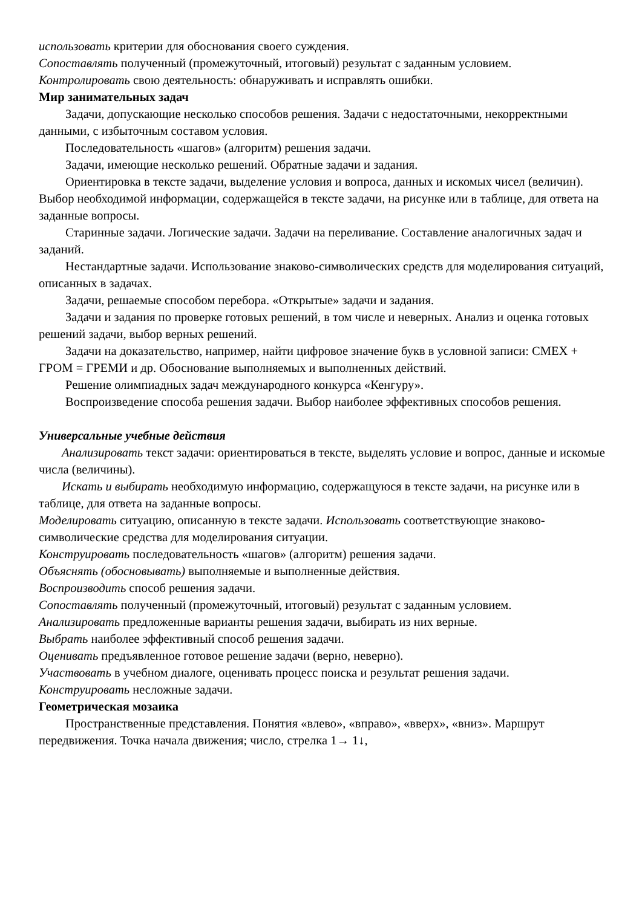использовать критерии для обоснования своего суждения.
Сопоставлять полученный (промежуточный, итоговый) результат с заданным условием.
Контролировать свою деятельность: обнаруживать и исправлять ошибки.
Мир занимательных задач
Задачи, допускающие несколько способов решения. Задачи с недостаточными, некорректными данными, с избыточным составом условия.
Последовательность «шагов» (алгоритм) решения задачи.
Задачи, имеющие несколько решений. Обратные задачи и задания.
Ориентировка в тексте задачи, выделение условия и вопроса, данных и искомых чисел (величин). Выбор необходимой информации, содержащейся в тексте задачи, на рисунке или в таблице, для ответа на заданные вопросы.
Старинные задачи. Логические задачи. Задачи на переливание. Составление аналогичных задач и заданий.
Нестандартные задачи. Использование знаково-символических средств для моделирования ситуаций, описанных в задачах.
Задачи, решаемые способом перебора. «Открытые» задачи и задания.
Задачи и задания по проверке готовых решений, в том числе и неверных. Анализ и оценка готовых решений задачи, выбор верных решений.
Задачи на доказательство, например, найти цифровое значение букв в условной записи: СМЕХ + ГРОМ = ГРЕМИ и др. Обоснование выполняемых и выполненных действий.
Решение олимпиадных задач международного конкурса «Кенгуру».
Воспроизведение способа решения задачи. Выбор наиболее эффективных способов решения.
Универсальные учебные действия
Анализировать текст задачи: ориентироваться в тексте, выделять условие и вопрос, данные и искомые числа (величины).
Искать и выбирать необходимую информацию, содержащуюся в тексте задачи, на рисунке или в таблице, для ответа на заданные вопросы.
Моделировать ситуацию, описанную в тексте задачи. Использовать соответствующие знаково-символические средства для моделирования ситуации.
Конструировать последовательность «шагов» (алгоритм) решения задачи.
Объяснять (обосновывать) выполняемые и выполненные действия.
Воспроизводить способ решения задачи.
Сопоставлять полученный (промежуточный, итоговый) результат с заданным условием.
Анализировать предложенные варианты решения задачи, выбирать из них верные.
Выбрать наиболее эффективный способ решения задачи.
Оценивать предъявленное готовое решение задачи (верно, неверно).
Участвовать в учебном диалоге, оценивать процесс поиска и результат решения задачи.
Конструировать несложные задачи.
Геометрическая мозаика
Пространственные представления. Понятия «влево», «вправо», «вверх», «вниз». Маршрут передвижения. Точка начала движения; число, стрелка 1→ 1↓,